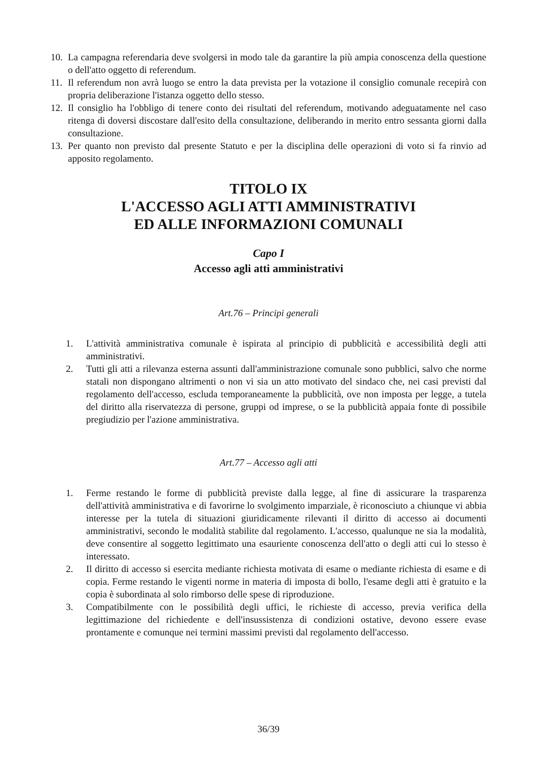10. La campagna referendaria deve svolgersi in modo tale da garantire la più ampia conoscenza della questione o dell'atto oggetto di referendum.
11. Il referendum non avrà luogo se entro la data prevista per la votazione il consiglio comunale recepirà con propria deliberazione l'istanza oggetto dello stesso.
12. Il consiglio ha l'obbligo di tenere conto dei risultati del referendum, motivando adeguatamente nel caso ritenga di doversi discostare dall'esito della consultazione, deliberando in merito entro sessanta giorni dalla consultazione.
13. Per quanto non previsto dal presente Statuto e per la disciplina delle operazioni di voto si fa rinvio ad apposito regolamento.
TITOLO IX
L'ACCESSO AGLI ATTI AMMINISTRATIVI
ED ALLE INFORMAZIONI COMUNALI
Capo I
Accesso agli atti amministrativi
Art.76 – Principi generali
1. L'attività amministrativa comunale è ispirata al principio di pubblicità e accessibilità degli atti amministrativi.
2. Tutti gli atti a rilevanza esterna assunti dall'amministrazione comunale sono pubblici, salvo che norme statali non dispongano altrimenti o non vi sia un atto motivato del sindaco che, nei casi previsti dal regolamento dell'accesso, escluda temporaneamente la pubblicità, ove non imposta per legge, a tutela del diritto alla riservatezza di persone, gruppi od imprese, o se la pubblicità appaia fonte di possibile pregiudizio per l'azione amministrativa.
Art.77 – Accesso agli atti
1. Ferme restando le forme di pubblicità previste dalla legge, al fine di assicurare la trasparenza dell'attività amministrativa e di favorirne lo svolgimento imparziale, è riconosciuto a chiunque vi abbia interesse per la tutela di situazioni giuridicamente rilevanti il diritto di accesso ai documenti amministrativi, secondo le modalità stabilite dal regolamento. L'accesso, qualunque ne sia la modalità, deve consentire al soggetto legittimato una esauriente conoscenza dell'atto o degli atti cui lo stesso è interessato.
2. Il diritto di accesso si esercita mediante richiesta motivata di esame o mediante richiesta di esame e di copia. Ferme restando le vigenti norme in materia di imposta di bollo, l'esame degli atti è gratuito e la copia è subordinata al solo rimborso delle spese di riproduzione.
3. Compatibilmente con le possibilità degli uffici, le richieste di accesso, previa verifica della legittimazione del richiedente e dell'insussistenza di condizioni ostative, devono essere evase prontamente e comunque nei termini massimi previsti dal regolamento dell'accesso.
36/39